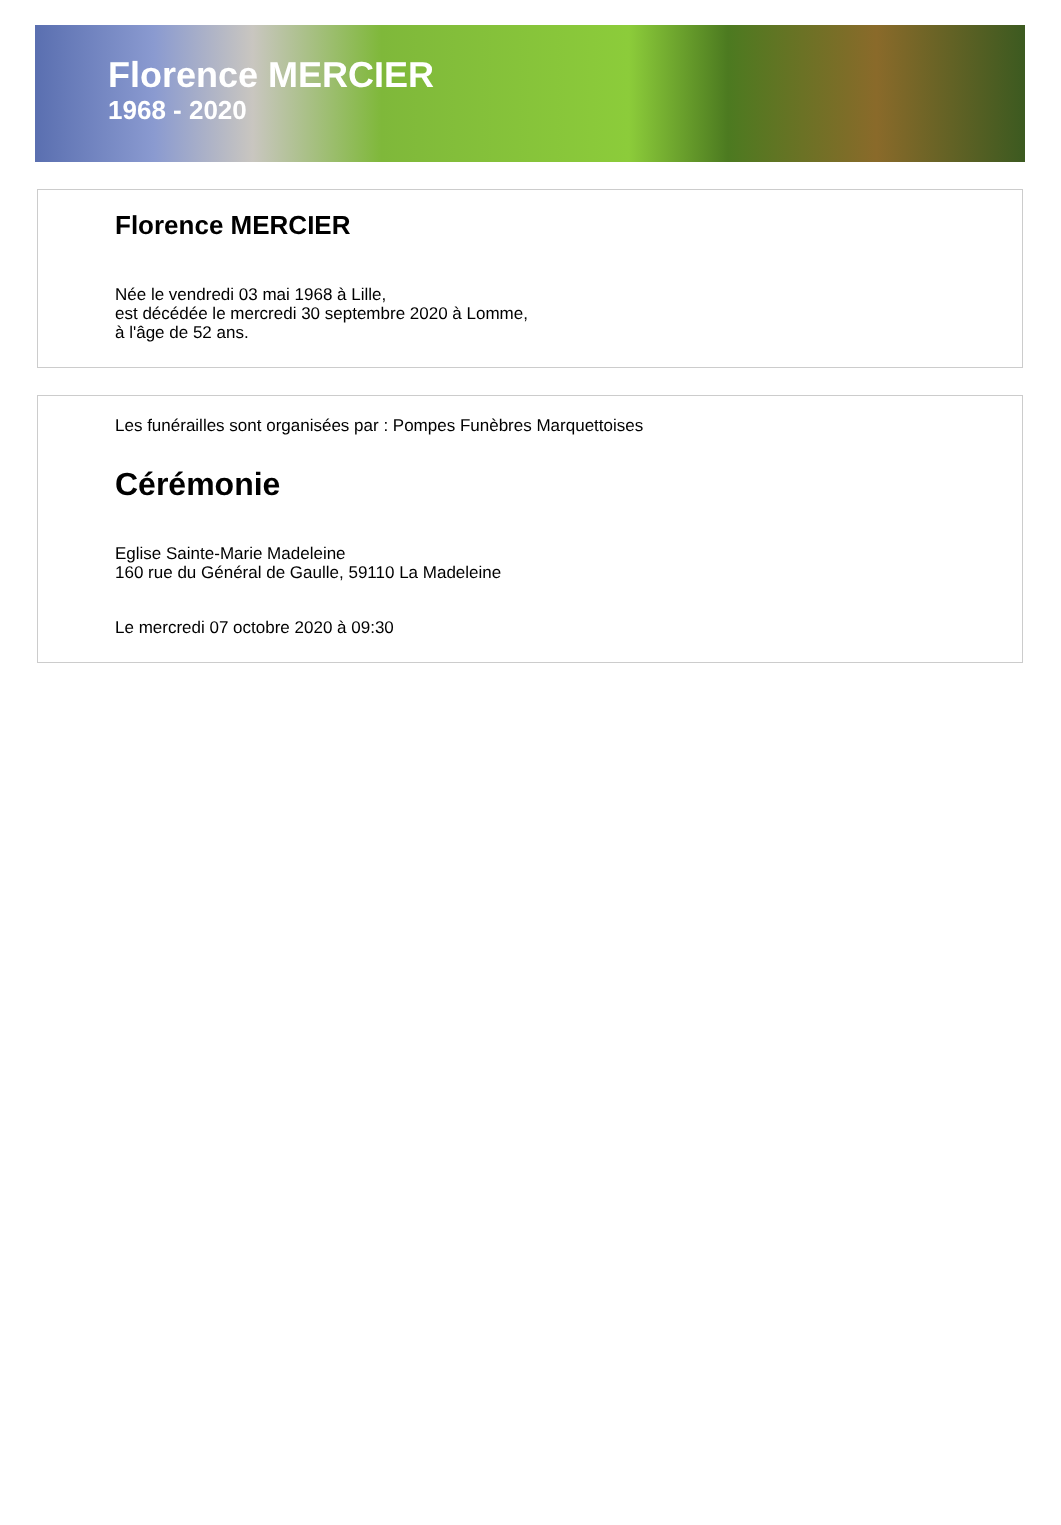Florence MERCIER
1968 - 2020
Florence MERCIER
Née le vendredi 03 mai 1968 à Lille,
est décédée le mercredi 30 septembre 2020 à Lomme,
à l'âge de 52 ans.
Les funérailles sont organisées par : Pompes Funèbres Marquettoises
Cérémonie
Eglise Sainte-Marie Madeleine
160 rue du Général de Gaulle, 59110 La Madeleine
Le mercredi 07 octobre 2020 à 09:30